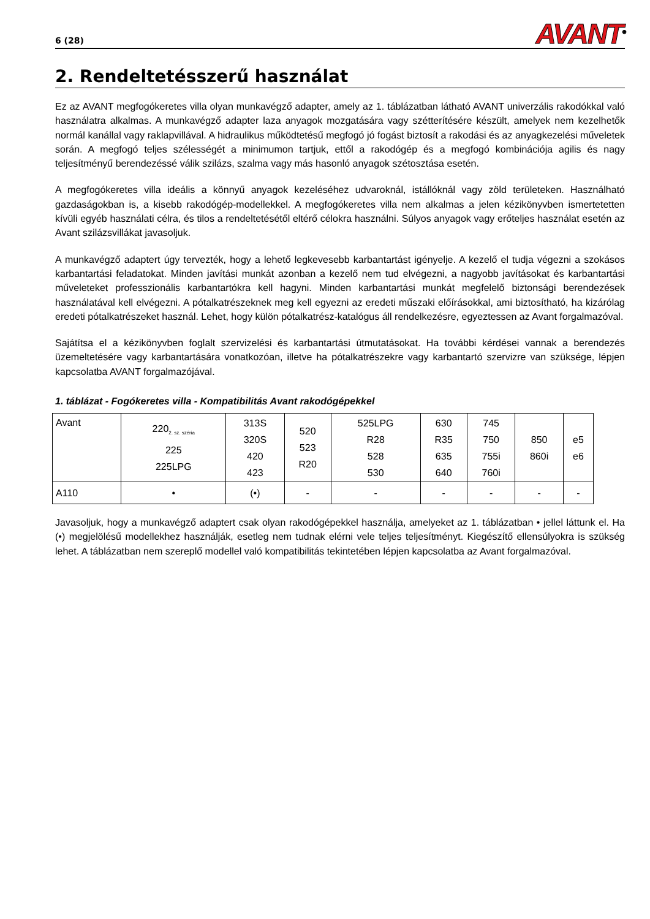6 (28) AVANT<sup>®</sup>
2. Rendeltetésszerű használat
Ez az AVANT megfogókeretes villa olyan munkavégző adapter, amely az 1. táblázatban látható AVANT univerzális rakodókkal való használatra alkalmas. A munkavégző adapter laza anyagok mozgatására vagy szétterítésére készült, amelyek nem kezelhetők normál kanállal vagy raklapvillával. A hidraulikus működtetésű megfogó jó fogást biztosít a rakodási és az anyagkezelési műveletek során. A megfogó teljes szélességét a minimumon tartjuk, ettől a rakodógép és a megfogó kombinációja agilis és nagy teljesítményű berendezéssé válik szilázs, szalma vagy más hasonló anyagok szétosztása esetén.
A megfogókeretes villa ideális a könnyű anyagok kezeléséhez udvaroknál, istállóknál vagy zöld területeken. Használható gazdaságokban is, a kisebb rakodógép-modellekkel. A megfogókeretes villa nem alkalmas a jelen kézikönyvben ismertetetten kívüli egyéb használati célra, és tilos a rendeltetésétől eltérő célokra használni. Súlyos anyagok vagy erőteljes használat esetén az Avant szilázsvillákat javasoljuk.
A munkavégző adaptert úgy tervezték, hogy a lehető legkevesebb karbantartást igényelje. A kezelő el tudja végezni a szokásos karbantartási feladatokat. Minden javítási munkát azonban a kezelő nem tud elvégezni, a nagyobb javításokat és karbantartási műveleteket professzionális karbantartókra kell hagyni. Minden karbantartási munkát megfelelő biztonsági berendezések használatával kell elvégezni. A pótalkatrészeknek meg kell egyezni az eredeti műszaki előírásokkal, ami biztosítható, ha kizárólag eredeti pótalkatrészeket használ. Lehet, hogy külön pótalkatrész-katalógus áll rendelkezésre, egyeztessen az Avant forgalmazóval.
Sajátítsa el a kézikönyvben foglalt szervizelési és karbantartási útmutatásokat. Ha további kérdései vannak a berendezés üzemeltetésére vagy karbantartására vonatkozóan, illetve ha pótalkatrészekre vagy karbantartó szervizre van szüksége, lépjen kapcsolatba AVANT forgalmazójával.
1. táblázat - Fogókeretes villa - Kompatibilitás Avant rakodógépekkel
| Avant | 220<sub>2. sz. széria</sub> 225 225LPG | 313S 320S 420 423 | 520 523 R20 | 525LPG R28 528 530 | 630 R35 635 640 | 745 750 755i 760i | 850 860i | e5 e6 |
| A110 | • | (•) | - | - | - | - | - | - |
Javasoljuk, hogy a munkavégző adaptert csak olyan rakodógépekkel használja, amelyeket az 1. táblázatban • jellel láttunk el. Ha (•) megjelölésű modellekhez használják, esetleg nem tudnak elérni vele teljes teljesítményt. Kiegészítő ellensúlyokra is szükség lehet. A táblázatban nem szereplő modellel való kompatibilitás tekintetében lépjen kapcsolatba az Avant forgalmazóval.